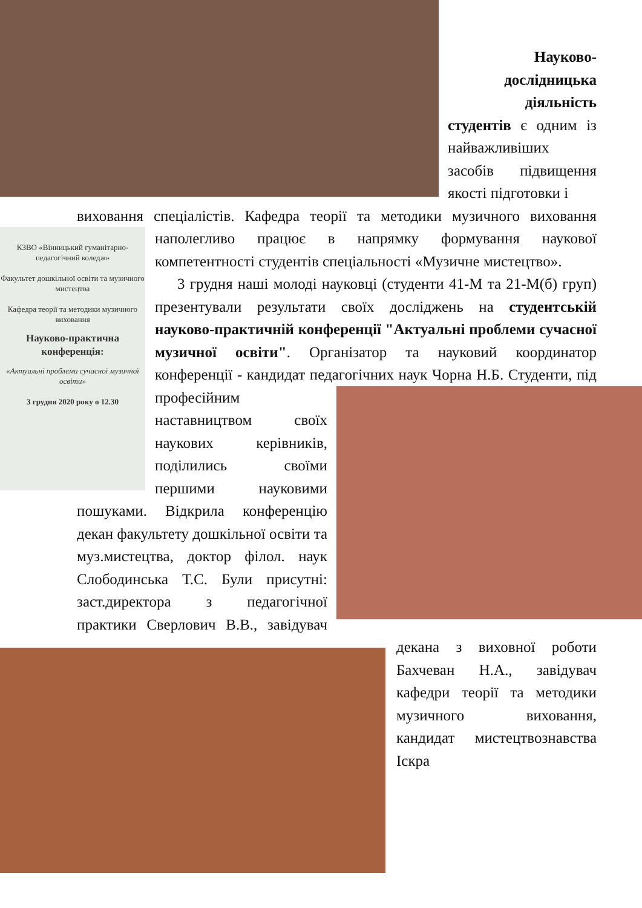Науково-
дослідницька
діяльність
студентів є одним із найважливіших засобів підвищення якості підготовки і
виховання спеціалістів. Кафедра теорії та методики музичного виховання наполегливо працює в напрямку формування наукової
КЗВО «Вінницький гуманітарно-педагогічний коледж»
Факультет дошкільної освіти та музичного мистецтва
Кафедра теорії та методики музичного виховання
Науково-практична конференція:
«Актуальні проблеми сучасної музичної освіти»
3 грудня 2020 року о 12.30
компетентності студентів спеціальності «Музичне мистецтво».
3 грудня наші молоді науковці (студенти 41-М та 21-М(б) груп) презентували результати своїх досліджень на студентській науково-практичній конференції "Актуальні проблеми сучасної музичної освіти". Організатор та науковий координатор конференції - кандидат педагогічних наук Чорна Н.Б. Студенти, під професійним наставництвом своїх наукових керівників, поділились своїми першими науковими пошуками. Відкрила конференцію декан факультету дошкільної освіти та муз.мистецтва, доктор філол. наук Слободинська Т.С. Були присутні: заст.директора з педагогічної практики Сверлович В.В., завідувач декана з виховної роботи Бахчеван Н.А., завідувач кафедри теорії та методики музичного виховання, кандидат мистецтвознавства Іскра